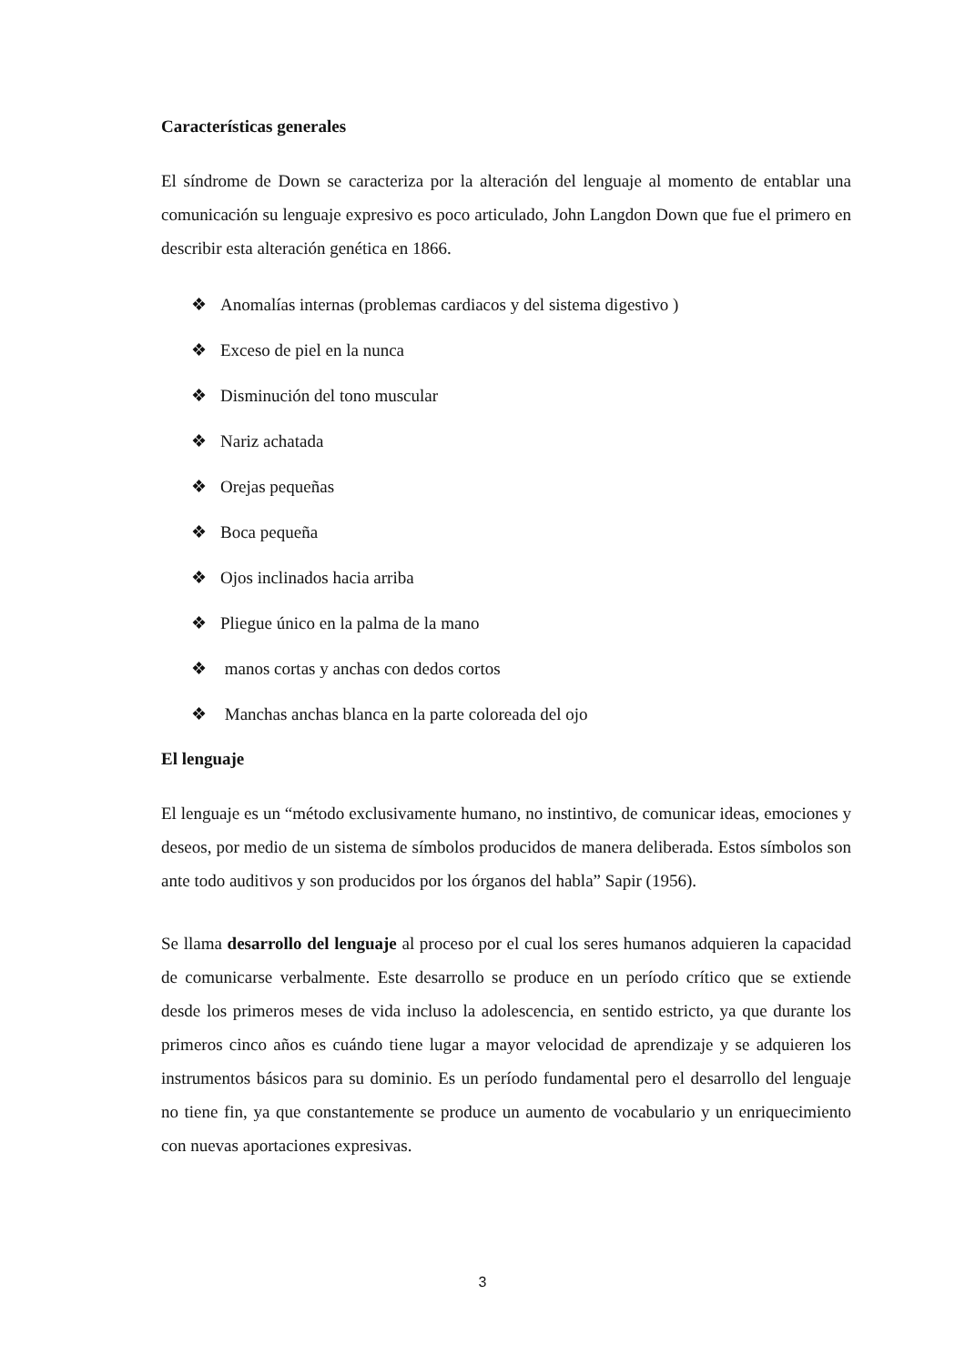Características generales
El síndrome de Down se caracteriza por la alteración del lenguaje al momento de entablar una comunicación su lenguaje expresivo es poco articulado, John Langdon Down que fue el primero en describir esta alteración genética en 1866.
❖ Anomalías internas (problemas cardiacos y del sistema digestivo )
❖ Exceso de piel en la nunca
❖ Disminución del tono muscular
❖ Nariz achatada
❖ Orejas pequeñas
❖ Boca pequeña
❖ Ojos inclinados hacia arriba
❖ Pliegue único en la palma de la mano
❖ manos cortas y anchas con dedos cortos
❖ Manchas anchas blanca en la parte coloreada del ojo
El lenguaje
El lenguaje es un “método exclusivamente humano, no instintivo, de comunicar ideas, emociones y deseos, por medio de un sistema de símbolos producidos de manera deliberada. Estos símbolos son ante todo auditivos y son producidos por los órganos del habla” Sapir (1956).
Se llama desarrollo del lenguaje al proceso por el cual los seres humanos adquieren la capacidad de comunicarse verbalmente. Este desarrollo se produce en un período crítico que se extiende desde los primeros meses de vida incluso la adolescencia, en sentido estricto, ya que durante los primeros cinco años es cuándo tiene lugar a mayor velocidad de aprendizaje y se adquieren los instrumentos básicos para su dominio. Es un período fundamental pero el desarrollo del lenguaje no tiene fin, ya que constantemente se produce un aumento de vocabulario y un enriquecimiento con nuevas aportaciones expresivas.
3